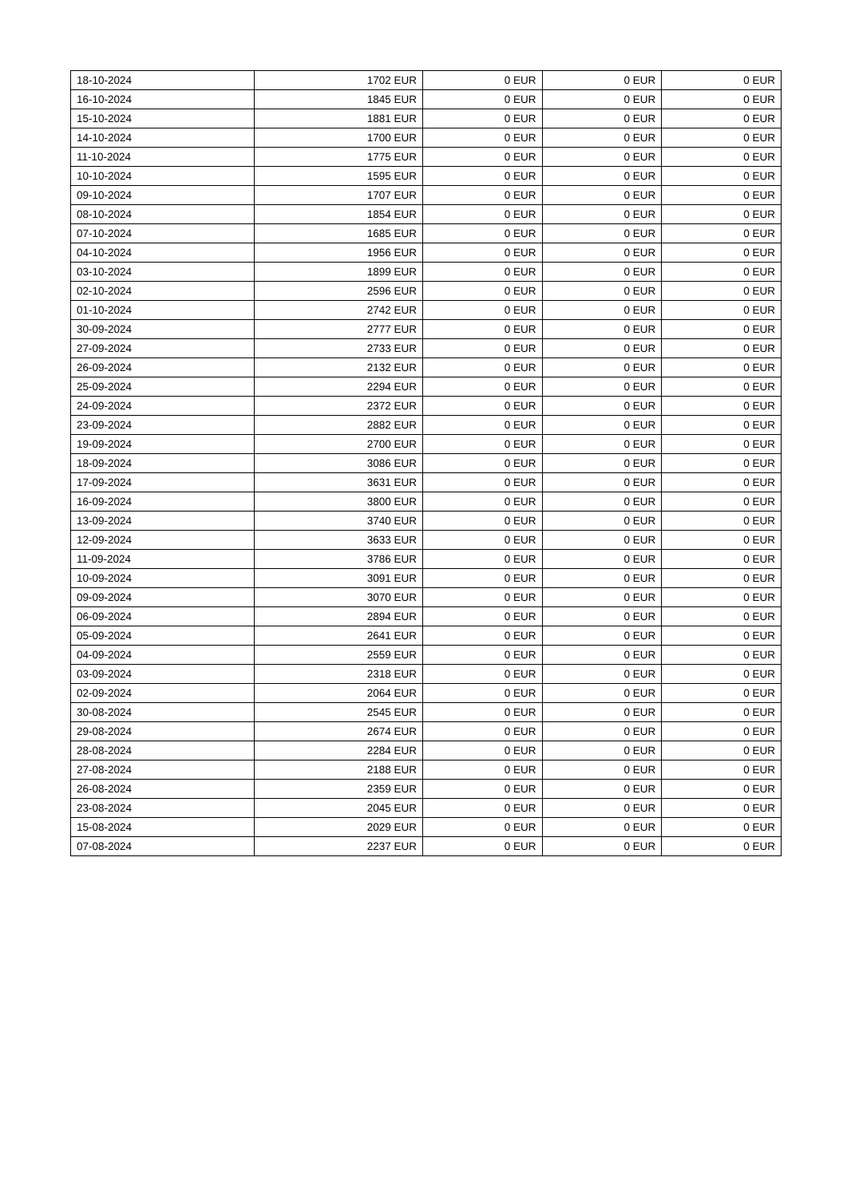| 18-10-2024 | 1702 EUR | 0 EUR | 0 EUR | 0 EUR |
| 16-10-2024 | 1845 EUR | 0 EUR | 0 EUR | 0 EUR |
| 15-10-2024 | 1881 EUR | 0 EUR | 0 EUR | 0 EUR |
| 14-10-2024 | 1700 EUR | 0 EUR | 0 EUR | 0 EUR |
| 11-10-2024 | 1775 EUR | 0 EUR | 0 EUR | 0 EUR |
| 10-10-2024 | 1595 EUR | 0 EUR | 0 EUR | 0 EUR |
| 09-10-2024 | 1707 EUR | 0 EUR | 0 EUR | 0 EUR |
| 08-10-2024 | 1854 EUR | 0 EUR | 0 EUR | 0 EUR |
| 07-10-2024 | 1685 EUR | 0 EUR | 0 EUR | 0 EUR |
| 04-10-2024 | 1956 EUR | 0 EUR | 0 EUR | 0 EUR |
| 03-10-2024 | 1899 EUR | 0 EUR | 0 EUR | 0 EUR |
| 02-10-2024 | 2596 EUR | 0 EUR | 0 EUR | 0 EUR |
| 01-10-2024 | 2742 EUR | 0 EUR | 0 EUR | 0 EUR |
| 30-09-2024 | 2777 EUR | 0 EUR | 0 EUR | 0 EUR |
| 27-09-2024 | 2733 EUR | 0 EUR | 0 EUR | 0 EUR |
| 26-09-2024 | 2132 EUR | 0 EUR | 0 EUR | 0 EUR |
| 25-09-2024 | 2294 EUR | 0 EUR | 0 EUR | 0 EUR |
| 24-09-2024 | 2372 EUR | 0 EUR | 0 EUR | 0 EUR |
| 23-09-2024 | 2882 EUR | 0 EUR | 0 EUR | 0 EUR |
| 19-09-2024 | 2700 EUR | 0 EUR | 0 EUR | 0 EUR |
| 18-09-2024 | 3086 EUR | 0 EUR | 0 EUR | 0 EUR |
| 17-09-2024 | 3631 EUR | 0 EUR | 0 EUR | 0 EUR |
| 16-09-2024 | 3800 EUR | 0 EUR | 0 EUR | 0 EUR |
| 13-09-2024 | 3740 EUR | 0 EUR | 0 EUR | 0 EUR |
| 12-09-2024 | 3633 EUR | 0 EUR | 0 EUR | 0 EUR |
| 11-09-2024 | 3786 EUR | 0 EUR | 0 EUR | 0 EUR |
| 10-09-2024 | 3091 EUR | 0 EUR | 0 EUR | 0 EUR |
| 09-09-2024 | 3070 EUR | 0 EUR | 0 EUR | 0 EUR |
| 06-09-2024 | 2894 EUR | 0 EUR | 0 EUR | 0 EUR |
| 05-09-2024 | 2641 EUR | 0 EUR | 0 EUR | 0 EUR |
| 04-09-2024 | 2559 EUR | 0 EUR | 0 EUR | 0 EUR |
| 03-09-2024 | 2318 EUR | 0 EUR | 0 EUR | 0 EUR |
| 02-09-2024 | 2064 EUR | 0 EUR | 0 EUR | 0 EUR |
| 30-08-2024 | 2545 EUR | 0 EUR | 0 EUR | 0 EUR |
| 29-08-2024 | 2674 EUR | 0 EUR | 0 EUR | 0 EUR |
| 28-08-2024 | 2284 EUR | 0 EUR | 0 EUR | 0 EUR |
| 27-08-2024 | 2188 EUR | 0 EUR | 0 EUR | 0 EUR |
| 26-08-2024 | 2359 EUR | 0 EUR | 0 EUR | 0 EUR |
| 23-08-2024 | 2045 EUR | 0 EUR | 0 EUR | 0 EUR |
| 15-08-2024 | 2029 EUR | 0 EUR | 0 EUR | 0 EUR |
| 07-08-2024 | 2237 EUR | 0 EUR | 0 EUR | 0 EUR |